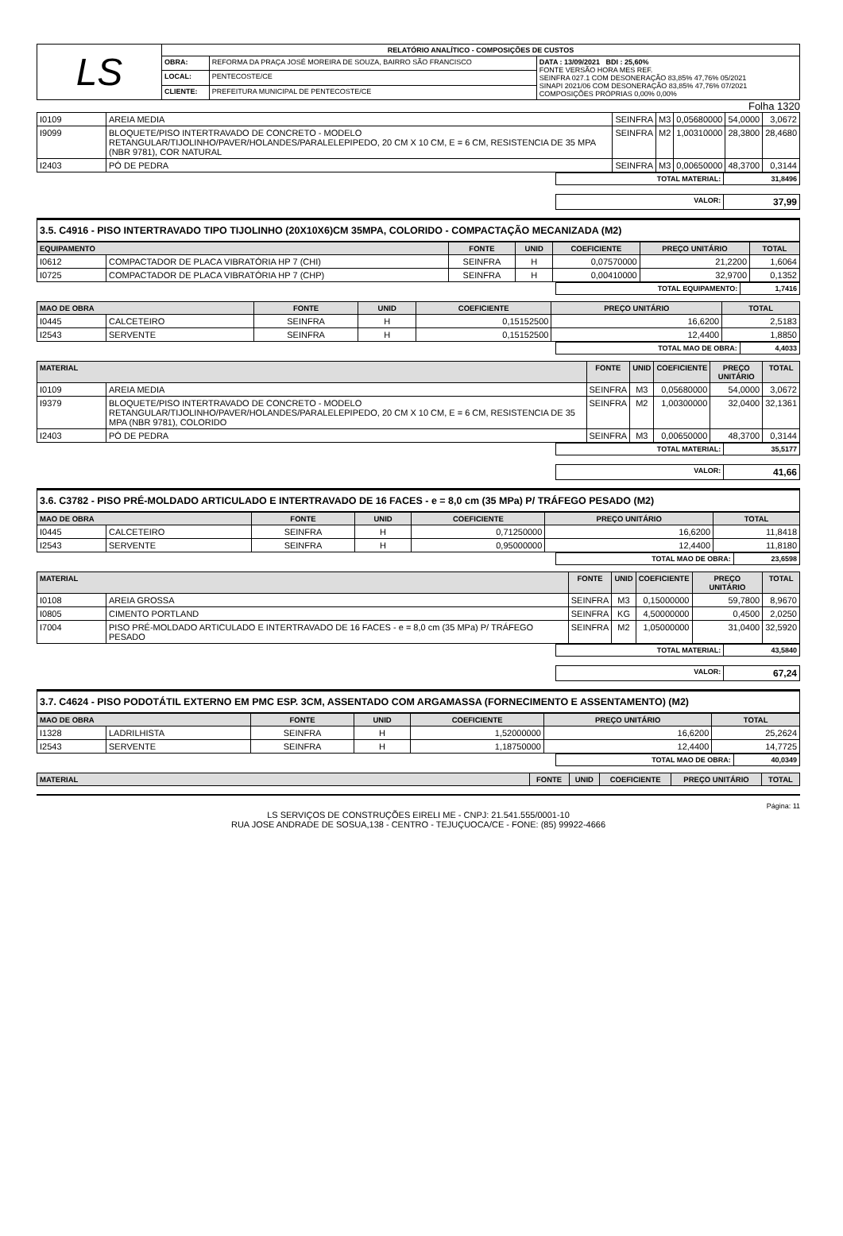| LS | RELATÓRIO ANALÍTICO - COMPOSIÇÕES DE CUSTOS | | |
| | OBRA: | REFORMA DA PRAÇA JOSÉ MOREIRA DE SOUZA, BAIRRO SÃO FRANCISCO | DATA : 13/09/2021 BDI : 25,60% FONTE VERSÃO HORA MES REF. SEINFRA 027.1 COM DESONERAÇÃO 83,85% 47,76% 05/2021 SINAPI 2021/06 COM DESONERAÇÃO 83,85% 47,76% 07/2021 COMPOSIÇÕES PRÓPRIAS 0,00% 0,00% |
| | LOCAL: | PENTECOSTE/CE | |
| | CLIENTE: | PREFEITURA MUNICIPAL DE PENTECOSTE/CE | |
Folha 1320
| I0109 | AREIA MEDIA | SEINFRA | M3 | 0,05680000 | 54,0000 | 3,0672 |
| I9099 | BLOQUETE/PISO INTERTRAVADO DE CONCRETO - MODELO RETANGULAR/TIJOLINHO/PAVER/HOLANDES/PARALELEPIPEDO, 20 CM X 10 CM, E = 6 CM, RESISTENCIA DE 35 MPA (NBR 9781), COR NATURAL | SEINFRA | M2 | 1,00310000 | 28,3800 | 28,4680 |
| I2403 | PÓ DE PEDRA | SEINFRA | M3 | 0,00650000 | 48,3700 | 0,3144 |
| | TOTAL MATERIAL: | 31,8496 |
| | VALOR: | 37,99 |
3.5. C4916 - PISO INTERTRAVADO TIPO TIJOLINHO (20X10X6)CM 35MPA, COLORIDO - COMPACTAÇÃO MECANIZADA (M2)
| EQUIPAMENTO | | FONTE | UNID | COEFICIENTE | PREÇO UNITÁRIO | TOTAL |
| --- | --- | --- | --- | --- | --- | --- |
| I0612 | COMPACTADOR DE PLACA VIBRATÓRIA HP 7 (CHI) | SEINFRA | H | 0,07570000 | 21,2200 | 1,6064 |
| I0725 | COMPACTADOR DE PLACA VIBRATÓRIA HP 7 (CHP) | SEINFRA | H | 0,00410000 | 32,9700 | 0,1352 |
| | TOTAL EQUIPAMENTO: | 1,7416 |
| MAO DE OBRA | | FONTE | UNID | COEFICIENTE | PREÇO UNITÁRIO | TOTAL |
| --- | --- | --- | --- | --- | --- | --- |
| I0445 | CALCETEIRO | SEINFRA | H | 0,15152500 | 16,6200 | 2,5183 |
| I2543 | SERVENTE | SEINFRA | H | 0,15152500 | 12,4400 | 1,8850 |
| | TOTAL MAO DE OBRA: | 4,4033 |
| MATERIAL | | FONTE | UNID | COEFICIENTE | PREÇO UNITÁRIO | TOTAL |
| --- | --- | --- | --- | --- | --- | --- |
| I0109 | AREIA MEDIA | SEINFRA | M3 | 0,05680000 | 54,0000 | 3,0672 |
| I9379 | BLOQUETE/PISO INTERTRAVADO DE CONCRETO - MODELO RETANGULAR/TIJOLINHO/PAVER/HOLANDES/PARALELEPIPEDO, 20 CM X 10 CM, E = 6 CM, RESISTENCIA DE 35 MPA (NBR 9781), COLORIDO | SEINFRA | M2 | 1,00300000 | 32,0400 | 32,1361 |
| I2403 | PÓ DE PEDRA | SEINFRA | M3 | 0,00650000 | 48,3700 | 0,3144 |
| | TOTAL MATERIAL: | 35,5177 |
| | VALOR: | 41,66 |
3.6. C3782 - PISO PRÉ-MOLDADO ARTICULADO E INTERTRAVADO DE 16 FACES - e = 8,0 cm (35 MPa) P/ TRÁFEGO PESADO (M2)
| MAO DE OBRA | | FONTE | UNID | COEFICIENTE | PREÇO UNITÁRIO | TOTAL |
| --- | --- | --- | --- | --- | --- | --- |
| I0445 | CALCETEIRO | SEINFRA | H | 0,71250000 | 16,6200 | 11,8418 |
| I2543 | SERVENTE | SEINFRA | H | 0,95000000 | 12,4400 | 11,8180 |
| | TOTAL MAO DE OBRA: | 23,6598 |
| MATERIAL | | FONTE | UNID | COEFICIENTE | PREÇO UNITÁRIO | TOTAL |
| --- | --- | --- | --- | --- | --- | --- |
| I0108 | AREIA GROSSA | SEINFRA | M3 | 0,15000000 | 59,7800 | 8,9670 |
| I0805 | CIMENTO PORTLAND | SEINFRA | KG | 4,50000000 | 0,4500 | 2,0250 |
| I7004 | PISO PRÉ-MOLDADO ARTICULADO E INTERTRAVADO DE 16 FACES - e = 8,0 cm (35 MPa) P/ TRÁFEGO PESADO | SEINFRA | M2 | 1,05000000 | 31,0400 | 32,5920 |
| | TOTAL MATERIAL: | 43,5840 |
| | VALOR: | 67,24 |
3.7. C4624 - PISO PODOTÁTIL EXTERNO EM PMC ESP. 3CM, ASSENTADO COM ARGAMASSA (FORNECIMENTO E ASSENTAMENTO) (M2)
| MAO DE OBRA | | FONTE | UNID | COEFICIENTE | PREÇO UNITÁRIO | TOTAL |
| --- | --- | --- | --- | --- | --- | --- |
| I1328 | LADRILHISTA | SEINFRA | H | 1,52000000 | 16,6200 | 25,2624 |
| I2543 | SERVENTE | SEINFRA | H | 1,18750000 | 12,4400 | 14,7725 |
| | TOTAL MAO DE OBRA: | 40,0349 |
| MATERIAL | FONTE | UNID | COEFICIENTE | PREÇO UNITÁRIO | TOTAL |
| --- | --- | --- | --- | --- | --- |
Página: 11
LS SERVIÇOS DE CONSTRUÇÕES EIRELI ME - CNPJ: 21.541.555/0001-10
RUA JOSE ANDRADE DE SOSUA,138 - CENTRO - TEJUÇUOCA/CE - FONE: (85) 99922-4666